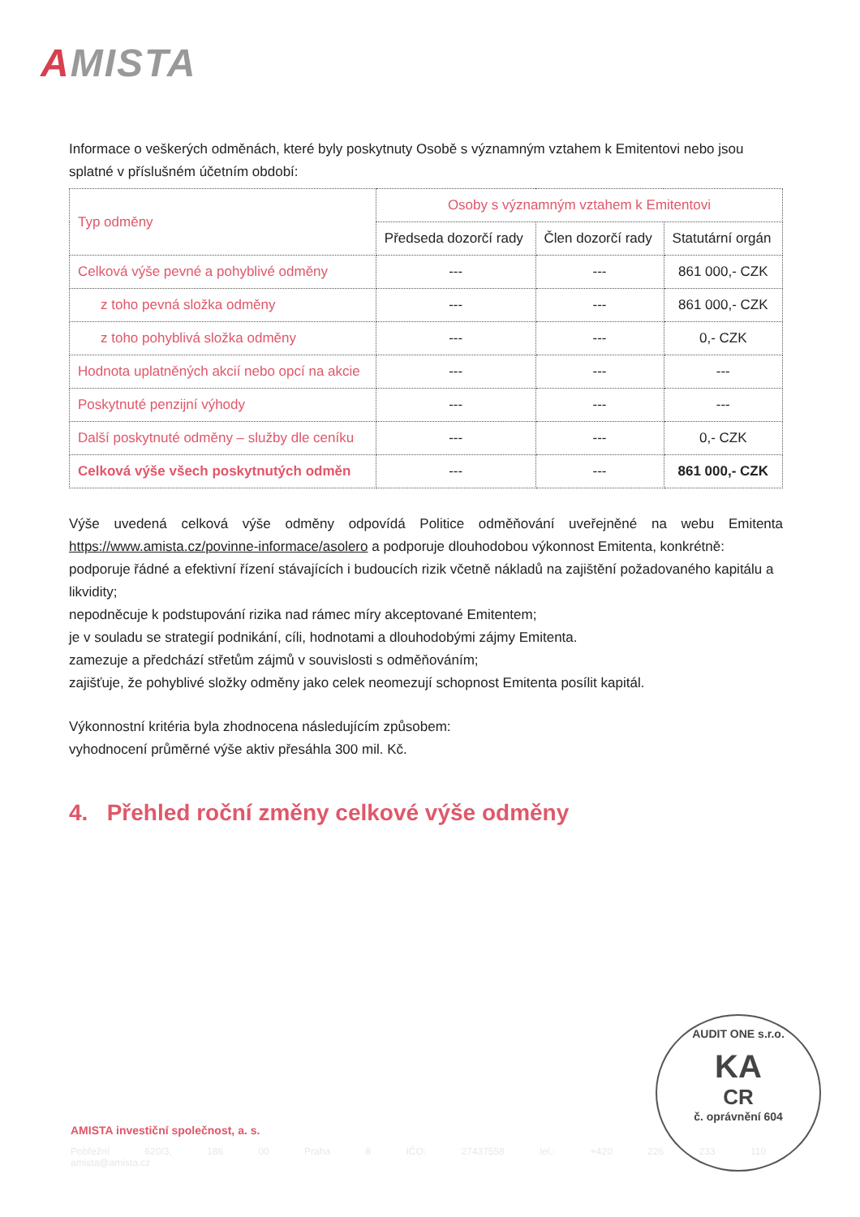AMISTA
Informace o veškerých odměnách, které byly poskytnuty Osobě s významným vztahem k Emitentovi nebo jsou splatné v příslušném účetním období:
| Typ odměny | Osoby s významným vztahem k Emitentovi | | |
| --- | --- | --- | --- |
| | Předseda dozorčí rady | Člen dozorčí rady | Statutární orgán |
| Celková výše pevné a pohyblivé odměny | --- | --- | 861 000,- CZK |
| z toho pevná složka odměny | --- | --- | 861 000,- CZK |
| z toho pohyblivá složka odměny | --- | --- | 0,- CZK |
| Hodnota uplatněných akcií nebo opcí na akcie | --- | --- | --- |
| Poskytnuté penzijní výhody | --- | --- | --- |
| Další poskytnuté odměny – služby dle ceníku | --- | --- | 0,- CZK |
| Celková výše všech poskytnutých odměn | --- | --- | 861 000,- CZK |
Výše uvedená celková výše odměny odpovídá Politice odměňování uveřejněné na webu Emitenta https://www.amista.cz/povinne-informace/asolero a podporuje dlouhodobou výkonnost Emitenta, konkrétně:
podporuje řádné a efektivní řízení stávajících i budoucích rizik včetně nákladů na zajištění požadovaného kapitálu a likvidity;
nepodněcuje k podstupování rizika nad rámec míry akceptované Emitentem;
je v souladu se strategií podnikání, cíli, hodnotami a dlouhodobými zájmy Emitenta.
zamezuje a předchází střetům zájmů v souvislosti s odměňováním;
zajišťuje, že pohyblivé složky odměny jako celek neomezují schopnost Emitenta posílit kapitál.
Výkonnostní kritéria byla zhodnocena následujícím způsobem:
vyhodnocení průměrné výše aktiv přesáhla 300 mil. Kč.
4. Přehled roční změny celkové výše odměny
AMISTA investiční společnost, a. s.
Pobřežní 620/3, 186 00 Praha 8 IČO: 27437558 tel.: +420 226 233 110 amista@amista.cz
AUDIT ONE s.r.o.
KA
CR
č. oprávnění 604